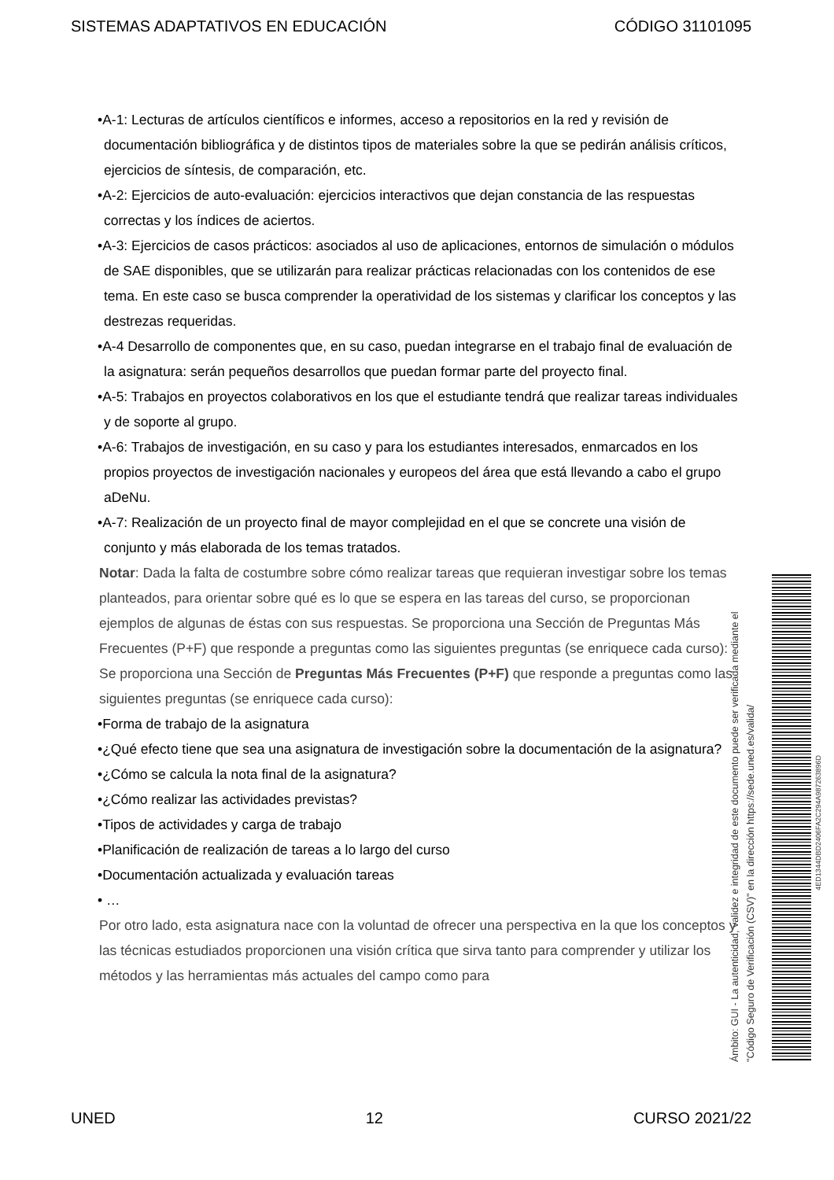SISTEMAS ADAPTATIVOS EN EDUCACIÓN CÓDIGO 31101095
•A-1: Lecturas de artículos científicos e informes, acceso a repositorios en la red y revisión de documentación bibliográfica y de distintos tipos de materiales sobre la que se pedirán análisis críticos, ejercicios de síntesis, de comparación, etc.
•A-2: Ejercicios de auto-evaluación: ejercicios interactivos que dejan constancia de las respuestas correctas y los índices de aciertos.
•A-3: Ejercicios de casos prácticos: asociados al uso de aplicaciones, entornos de simulación o módulos de SAE disponibles, que se utilizarán para realizar prácticas relacionadas con los contenidos de ese tema. En este caso se busca comprender la operatividad de los sistemas y clarificar los conceptos y las destrezas requeridas.
•A-4 Desarrollo de componentes que, en su caso, puedan integrarse en el trabajo final de evaluación de la asignatura: serán pequeños desarrollos que puedan formar parte del proyecto final.
•A-5: Trabajos en proyectos colaborativos en los que el estudiante tendrá que realizar tareas individuales y de soporte al grupo.
•A-6: Trabajos de investigación, en su caso y para los estudiantes interesados, enmarcados en los propios proyectos de investigación nacionales y europeos del área que está llevando a cabo el grupo aDeNu.
•A-7: Realización de un proyecto final de mayor complejidad en el que se concrete una visión de conjunto y más elaborada de los temas tratados.
Notar: Dada la falta de costumbre sobre cómo realizar tareas que requieran investigar sobre los temas planteados, para orientar sobre qué es lo que se espera en las tareas del curso, se proporcionan ejemplos de algunas de éstas con sus respuestas. Se proporciona una Sección de Preguntas Más Frecuentes (P+F) que responde a preguntas como las siguientes preguntas (se enriquece cada curso):
Se proporciona una Sección de Preguntas Más Frecuentes (P+F) que responde a preguntas como las siguientes preguntas (se enriquece cada curso):
•Forma de trabajo de la asignatura
•¿Qué efecto tiene que sea una asignatura de investigación sobre la documentación de la asignatura?
•¿Cómo se calcula la nota final de la asignatura?
•¿Cómo realizar las actividades previstas?
•Tipos de actividades y carga de trabajo
•Planificación de realización de tareas a lo largo del curso
•Documentación actualizada y evaluación tareas
• …
Por otro lado, esta asignatura nace con la voluntad de ofrecer una perspectiva en la que los conceptos y las técnicas estudiados proporcionen una visión crítica que sirva tanto para comprender y utilizar los métodos y las herramientas más actuales del campo como para
Ámbito: GUI - La autenticidad, validez e integridad de este documento puede ser verificada mediante el
"Código Seguro de Verificación (CSV)" en la dirección https://sede.uned.es/valida/
4ED1344DBD2406FA2C294A987263896D
UNED 12 CURSO 2021/22